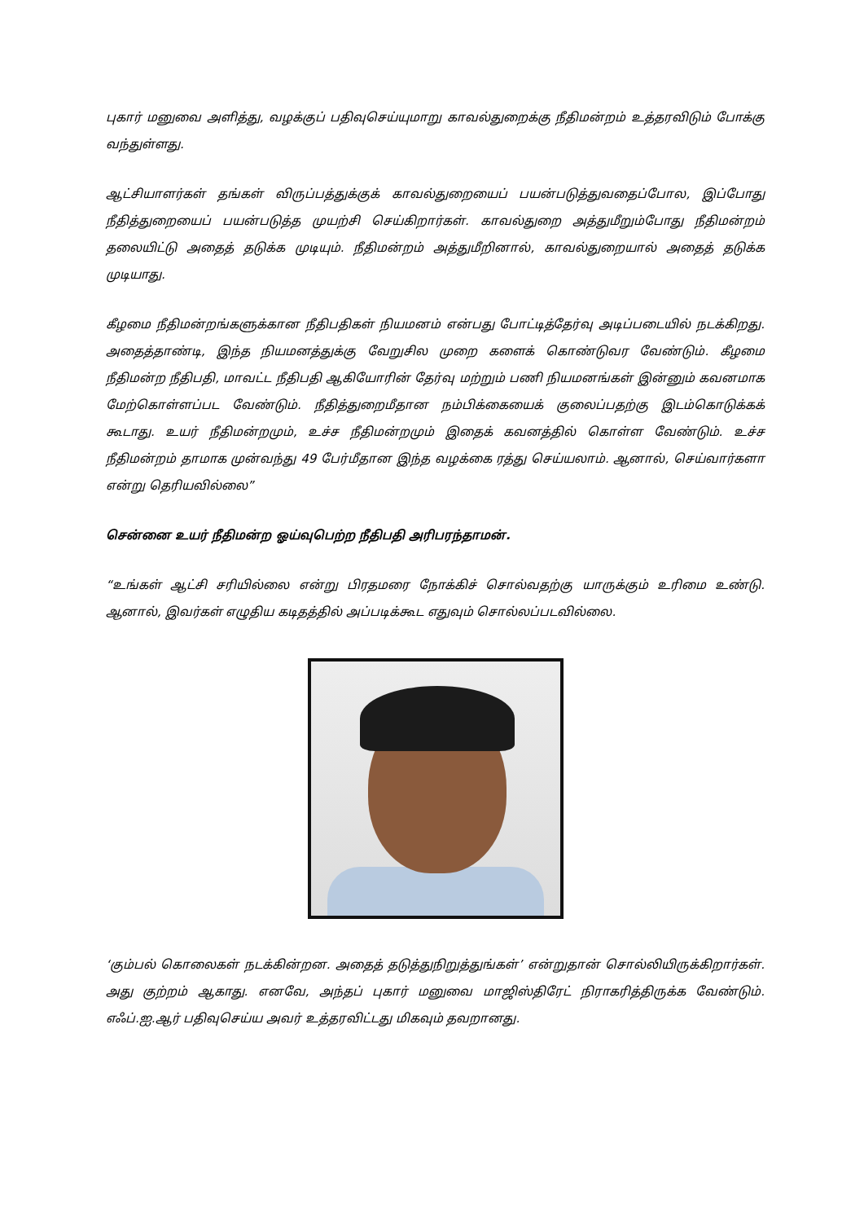புகார் மனுவை அளித்து, வழக்குப் பதிவுசெய்யுமாறு காவல்துறைக்கு நீதிமன்றம் உத்தரவிடும் போக்கு வந்துள்ளது.
ஆட்சியாளர்கள் தங்கள் விருப்பத்துக்குக் காவல்துறையைப் பயன்படுத்துவதைப்போல, இப்போது நீதித்துறையைப் பயன்படுத்த முயற்சி செய்கிறார்கள். காவல்துறை அத்துமீறும்போது நீதிமன்றம் தலையிட்டு அதைத் தடுக்க முடியும். நீதிமன்றம் அத்துமீறினால், காவல்துறையால் அதைத் தடுக்க முடியாது.
கீழமை நீதிமன்றங்களுக்கான நீதிபதிகள் நியமனம் என்பது போட்டித்தேர்வு அடிப்படையில் நடக்கிறது. அதைத்தாண்டி, இந்த நியமனத்துக்கு வேறுசில முறை களைக் கொண்டுவர வேண்டும். கீழமை நீதிமன்ற நீதிபதி, மாவட்ட நீதிபதி ஆகியோரின் தேர்வு மற்றும் பணி நியமனங்கள் இன்னும் கவனமாக மேற்கொள்ளப்பட வேண்டும். நீதித்துறைமீதான நம்பிக்கையைக் குலைப்பதற்கு இடம்கொடுக்கக் கூடாது. உயர் நீதிமன்றமும், உச்ச நீதிமன்றமும் இதைக் கவனத்தில் கொள்ள வேண்டும். உச்ச நீதிமன்றம் தாமாக முன்வந்து 49 பேர்மீதான இந்த வழக்கை ரத்து செய்யலாம். ஆனால், செய்வார்களா என்று தெரியவில்லை”
சென்னை உயர் நீதிமன்ற ஓய்வுபெற்ற நீதிபதி அரிபரந்தாமன்.
“உங்கள் ஆட்சி சரியில்லை என்று பிரதமரை நோக்கிச் சொல்வதற்கு யாருக்கும் உரிமை உண்டு. ஆனால், இவர்கள் எழுதிய கடிதத்தில் அப்படிக்கூட எதுவும் சொல்லப்படவில்லை.
‘கும்பல் கொலைகள் நடக்கின்றன. அதைத் தடுத்துநிறுத்துங்கள்’ என்றுதான் சொல்லியிருக்கிறார்கள். அது குற்றம் ஆகாது. எனவே, அந்தப் புகார் மனுவை மாஜிஸ்திரேட் நிராகரித்திருக்க வேண்டும். எஃப்.ஐ.ஆர் பதிவுசெய்ய அவர் உத்தரவிட்டது மிகவும் தவறானது.